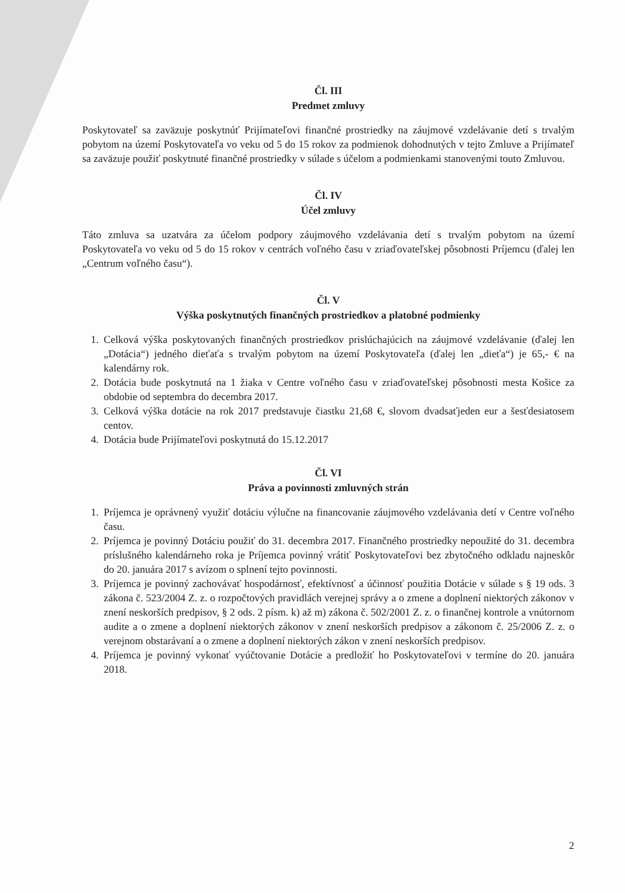Čl. III
Predmet zmluvy
Poskytovateľ sa zaväzuje poskytnúť Prijímateľovi finančné prostriedky na záujmové vzdelávanie detí s trvalým pobytom na území Poskytovateľa vo veku od 5 do 15 rokov za podmienok dohodnutých v tejto Zmluve a Prijímateľ sa zaväzuje použiť poskytnuté finančné prostriedky v súlade s účelom a podmienkami stanovenými touto Zmluvou.
Čl. IV
Účel zmluvy
Táto zmluva sa uzatvára za účelom podpory záujmového vzdelávania detí s trvalým pobytom na území Poskytovateľa vo veku od 5 do 15 rokov v centrách voľného času v zriaďovateľskej pôsobnosti Príjemcu (ďalej len „Centrum voľného času“).
Čl. V
Výška poskytnutých finančných prostriedkov a platobné podmienky
1. Celková výška poskytovaných finančných prostriedkov prislúchajúcich na záujmové vzdelávanie (ďalej len „Dotácia“) jedného dieťaťa s trvalým pobytom na území Poskytovateľa (ďalej len „dieťa“) je 65,- € na kalendárny rok.
2. Dotácia bude poskytnutá na 1 žiaka v Centre voľného času v zriaďovateľskej pôsobnosti mesta Košice za obdobie od septembra do decembra 2017.
3. Celková výška dotácie na rok 2017 predstavuje čiastku 21,68 €, slovom dvadsaťjeden eur a šesťdesiatosem centov.
4. Dotácia bude Prijímateľovi poskytnutá do 15.12.2017
Čl. VI
Práva a povinnosti zmluvných strán
1. Príjemca je oprávnený využiť dotáciu výlučne na financovanie záujmového vzdelávania detí v Centre voľného času.
2. Príjemca je povinný Dotáciu použiť do 31. decembra 2017. Finančného prostriedky nepoužité do 31. decembra príslušného kalendárneho roka je Príjemca povinný vrátiť Poskytovateľovi bez zbytočného odkladu najneskôr do 20. januára 2017 s avízom o splnení tejto povinnosti.
3. Príjemca je povinný zachovávať hospodárnosť, efektívnosť a účinnosť použitia Dotácie v súlade s § 19 ods. 3 zákona č. 523/2004 Z. z. o rozpočtových pravidlách verejnej správy a o zmene a doplnení niektorých zákonov v znení neskorších predpisov, § 2 ods. 2 písm. k) až m) zákona č. 502/2001 Z. z. o finančnej kontrole a vnútornom audite a o zmene a doplnení niektorých zákonov v znení neskorších predpisov a zákonom č. 25/2006 Z. z. o verejnom obstarávaní a o zmene a doplnení niektorých zákon v znení neskorších predpisov.
4. Príjemca je povinný vykonať vyúčtovanie Dotácie a predložiť ho Poskytovateľovi v termíne do 20. januára 2018.
2